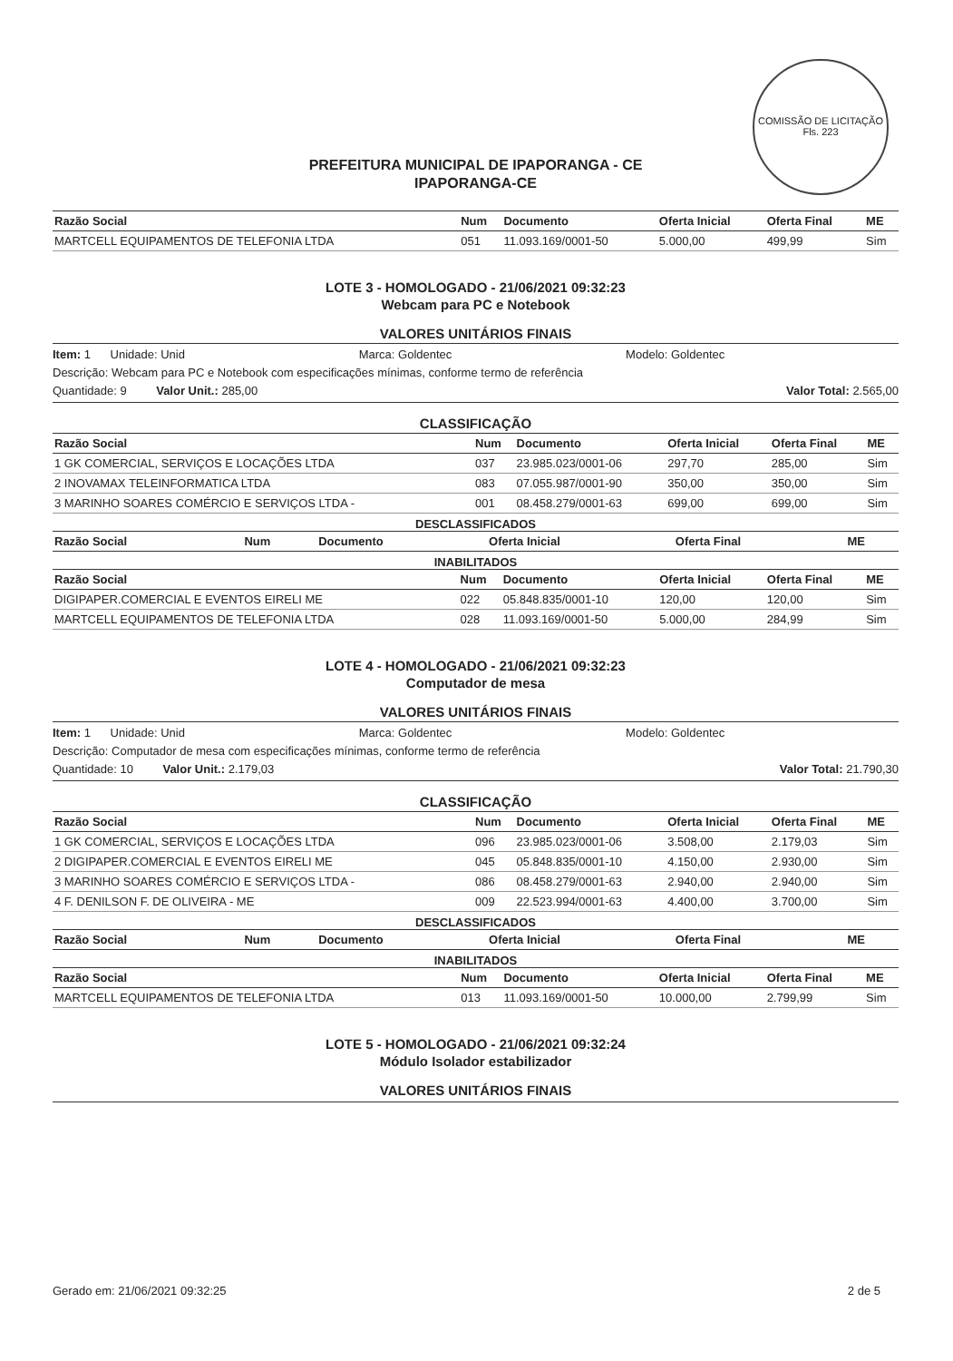COMISSÃO DE LICITAÇÃO
Fls. 223
PREFEITURA MUNICIPAL DE IPAPORANGA - CE
IPAPORANGA-CE
| Razão Social | Num | Documento | Oferta Inicial | Oferta Final | ME |
| --- | --- | --- | --- | --- | --- |
| MARTCELL EQUIPAMENTOS DE TELEFONIA LTDA | 051 | 11.093.169/0001-50 | 5.000,00 | 499,99 | Sim |
LOTE 3 - HOMOLOGADO - 21/06/2021 09:32:23
Webcam para PC e Notebook
VALORES UNITÁRIOS FINAIS
Item: 1 Unidade: Unid Marca: Goldentec Modelo: Goldentec
Descrição: Webcam para PC e Notebook com especificações mínimas, conforme termo de referência
Quantidade: 9 Valor Unit.: 285,00 Valor Total: 2.565,00
CLASSIFICAÇÃO
| Razão Social | Num | Documento | Oferta Inicial | Oferta Final | ME |
| --- | --- | --- | --- | --- | --- |
| 1 GK COMERCIAL, SERVIÇOS E LOCAÇÕES LTDA | 037 | 23.985.023/0001-06 | 297,70 | 285,00 | Sim |
| 2 INOVAMAX TELEINFORMATICA LTDA | 083 | 07.055.987/0001-90 | 350,00 | 350,00 | Sim |
| 3 MARINHO SOARES COMÉRCIO E SERVIÇOS LTDA - | 001 | 08.458.279/0001-63 | 699,00 | 699,00 | Sim |
DESCLASSIFICADOS
| Razão Social | Num | Documento | Oferta Inicial | Oferta Final | ME |
| --- | --- | --- | --- | --- | --- |
INABILITADOS
| Razão Social | Num | Documento | Oferta Inicial | Oferta Final | ME |
| --- | --- | --- | --- | --- | --- |
| DIGIPAPER.COMERCIAL E EVENTOS EIRELI ME | 022 | 05.848.835/0001-10 | 120,00 | 120,00 | Sim |
| MARTCELL EQUIPAMENTOS DE TELEFONIA LTDA | 028 | 11.093.169/0001-50 | 5.000,00 | 284,99 | Sim |
LOTE 4 - HOMOLOGADO - 21/06/2021 09:32:23
Computador de mesa
VALORES UNITÁRIOS FINAIS
Item: 1 Unidade: Unid Marca: Goldentec Modelo: Goldentec
Descrição: Computador de mesa com especificações mínimas, conforme termo de referência
Quantidade: 10 Valor Unit.: 2.179,03 Valor Total: 21.790,30
CLASSIFICAÇÃO
| Razão Social | Num | Documento | Oferta Inicial | Oferta Final | ME |
| --- | --- | --- | --- | --- | --- |
| 1 GK COMERCIAL, SERVIÇOS E LOCAÇÕES LTDA | 096 | 23.985.023/0001-06 | 3.508,00 | 2.179,03 | Sim |
| 2 DIGIPAPER.COMERCIAL E EVENTOS EIRELI ME | 045 | 05.848.835/0001-10 | 4.150,00 | 2.930,00 | Sim |
| 3 MARINHO SOARES COMÉRCIO E SERVIÇOS LTDA - | 086 | 08.458.279/0001-63 | 2.940,00 | 2.940,00 | Sim |
| 4 F. DENILSON F. DE OLIVEIRA - ME | 009 | 22.523.994/0001-63 | 4.400,00 | 3.700,00 | Sim |
DESCLASSIFICADOS
| Razão Social | Num | Documento | Oferta Inicial | Oferta Final | ME |
| --- | --- | --- | --- | --- | --- |
INABILITADOS
| Razão Social | Num | Documento | Oferta Inicial | Oferta Final | ME |
| --- | --- | --- | --- | --- | --- |
| MARTCELL EQUIPAMENTOS DE TELEFONIA LTDA | 013 | 11.093.169/0001-50 | 10.000,00 | 2.799,99 | Sim |
LOTE 5 - HOMOLOGADO - 21/06/2021 09:32:24
Módulo Isolador estabilizador
VALORES UNITÁRIOS FINAIS
Gerado em: 21/06/2021 09:32:25 2 de 5